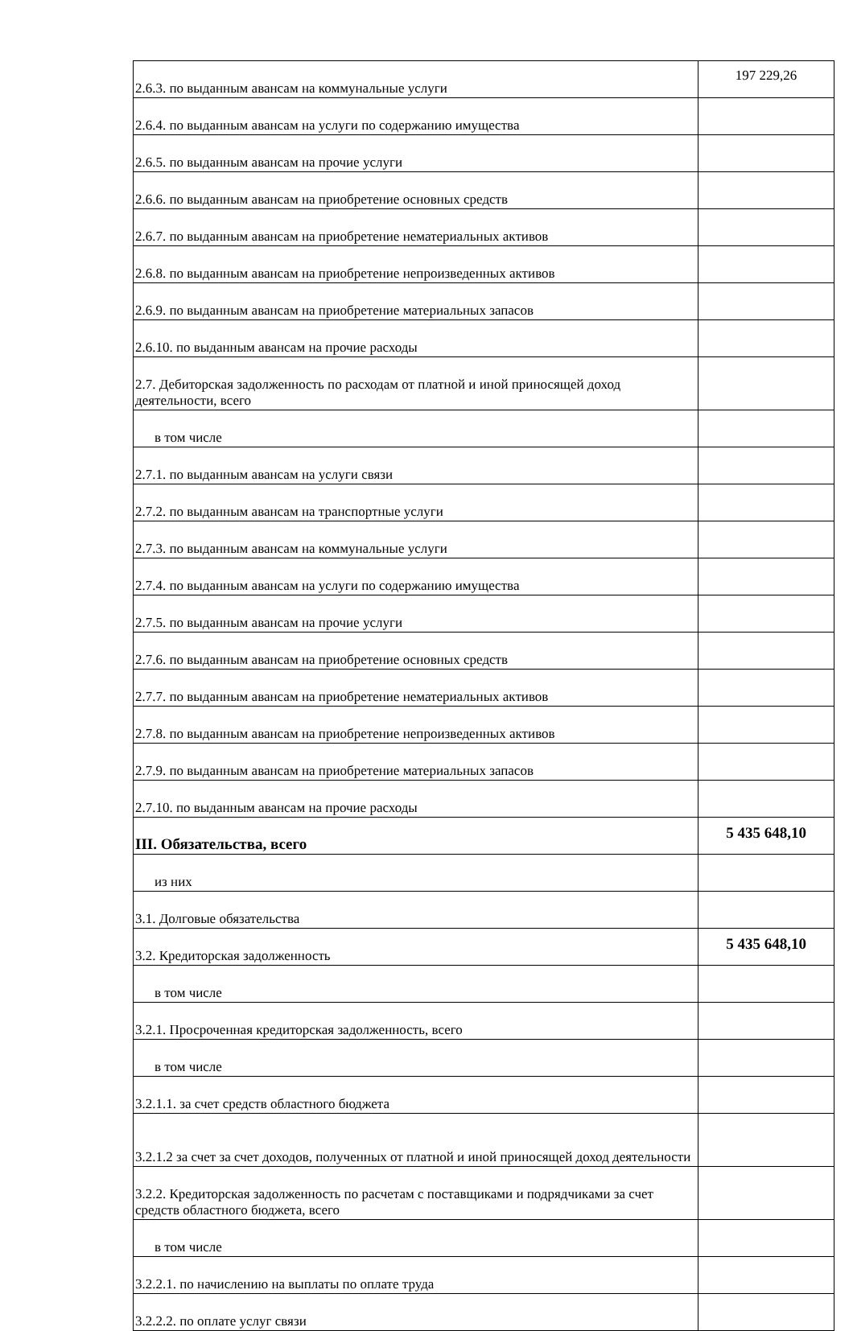| 2.6.3. по выданным авансам на коммунальные услуги | 197 229,26 |
| 2.6.4. по выданным авансам на услуги по содержанию имущества | |
| 2.6.5. по выданным авансам на прочие услуги | |
| 2.6.6. по выданным авансам на приобретение основных средств | |
| 2.6.7. по выданным авансам на приобретение нематериальных активов | |
| 2.6.8. по выданным авансам на приобретение непроизведенных активов | |
| 2.6.9. по выданным авансам на приобретение материальных запасов | |
| 2.6.10. по выданным авансам на прочие расходы | |
| 2.7. Дебиторская задолженность по расходам от платной и иной приносящей доход деятельности, всего | |
| в том числе | |
| 2.7.1. по выданным авансам на услуги связи | |
| 2.7.2. по выданным авансам на транспортные услуги | |
| 2.7.3. по выданным авансам на коммунальные услуги | |
| 2.7.4. по выданным авансам на услуги по содержанию имущества | |
| 2.7.5. по выданным авансам на прочие услуги | |
| 2.7.6. по выданным авансам на приобретение основных средств | |
| 2.7.7. по выданным авансам на приобретение нематериальных активов | |
| 2.7.8. по выданным авансам на приобретение непроизведенных активов | |
| 2.7.9. по выданным авансам на приобретение материальных запасов | |
| 2.7.10. по выданным авансам на прочие расходы | |
| III. Обязательства, всего | 5 435 648,10 |
| из них | |
| 3.1. Долговые обязательства | |
| 3.2. Кредиторская задолженность | 5 435 648,10 |
| в том числе | |
| 3.2.1. Просроченная кредиторская задолженность, всего | |
| в том числе | |
| 3.2.1.1. за счет средств областного бюджета | |
| 3.2.1.2 за счет за счет доходов, полученных от платной и иной приносящей доход деятельности | |
| 3.2.2. Кредиторская задолженность по расчетам с поставщиками и подрядчиками за счет средств областного бюджета, всего | |
| в том числе | |
| 3.2.2.1. по начислению на выплаты по оплате труда | |
| 3.2.2.2. по оплате услуг связи | |